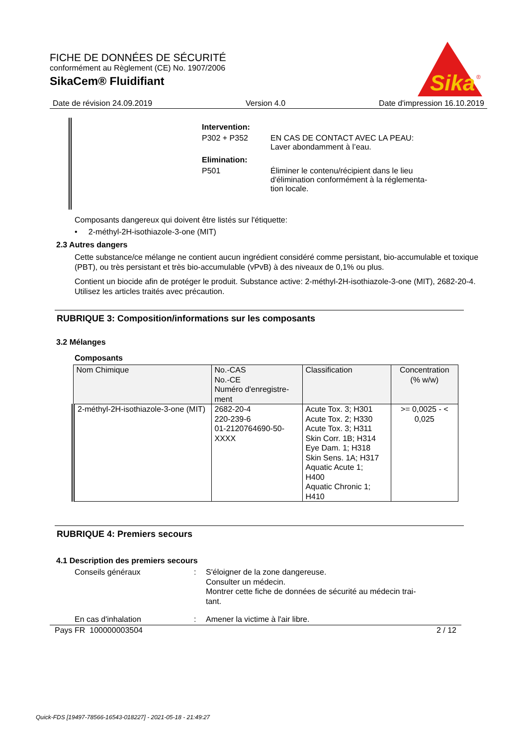FICHE DE DONNÉES DE SÉCURITÉ
conformément au Règlement (CE) No. 1907/2006
SikaCem® Fluidifiant
Sika
®
Date de révision 24.09.2019 Version 4.0 Date d'impression 16.10.2019
Intervention:
P302 + P352 EN CAS DE CONTACT AVEC LA PEAU:
Laver abondamment à l’eau.
Elimination:
P501 Éliminer le contenu/récipient dans le lieu
d'élimination conformément à la réglementa-
tion locale.
Composants dangereux qui doivent être listés sur l'étiquette:
• 2-méthyl-2H-isothiazole-3-one (MIT)
2.3 Autres dangers
Cette substance/ce mélange ne contient aucun ingrédient considéré comme persistant, bio-accumulable et toxique (PBT), ou très persistant et très bio-accumulable (vPvB) à des niveaux de 0,1% ou plus.
Contient un biocide afin de protéger le produit. Substance active: 2-méthyl-2H-isothiazole-3-one (MIT), 2682-20-4. Utilisez les articles traités avec précaution.
RUBRIQUE 3: Composition/informations sur les composants
3.2 Mélanges
Composants
| Nom Chimique | No.-CAS No.-CE Numéro d'enregistre- ment | Classification | Concentration (% w/w) |
| --- | --- | --- | --- |
| 2-méthyl-2H-isothiazole-3-one (MIT) | 2682-20-4 220-239-6 01-2120764690-50- XXXX | Acute Tox. 3; H301 Acute Tox. 2; H330 Acute Tox. 3; H311 Skin Corr. 1B; H314 Eye Dam. 1; H318 Skin Sens. 1A; H317 Aquatic Acute 1; H400 Aquatic Chronic 1; H410 | >= 0,0025 - < 0,025 |
RUBRIQUE 4: Premiers secours
4.1 Description des premiers secours
Conseils généraux: S'éloigner de la zone dangereuse.
Consulter un médecin.
Montrer cette fiche de données de sécurité au médecin trai-
tant.
En cas d'inhalation: Amener la victime à l'air libre.
Pays FR 100000003504 2 / 12
Quick-FDS [19497-78566-16543-018227] - 2021-05-18 - 21:49:27